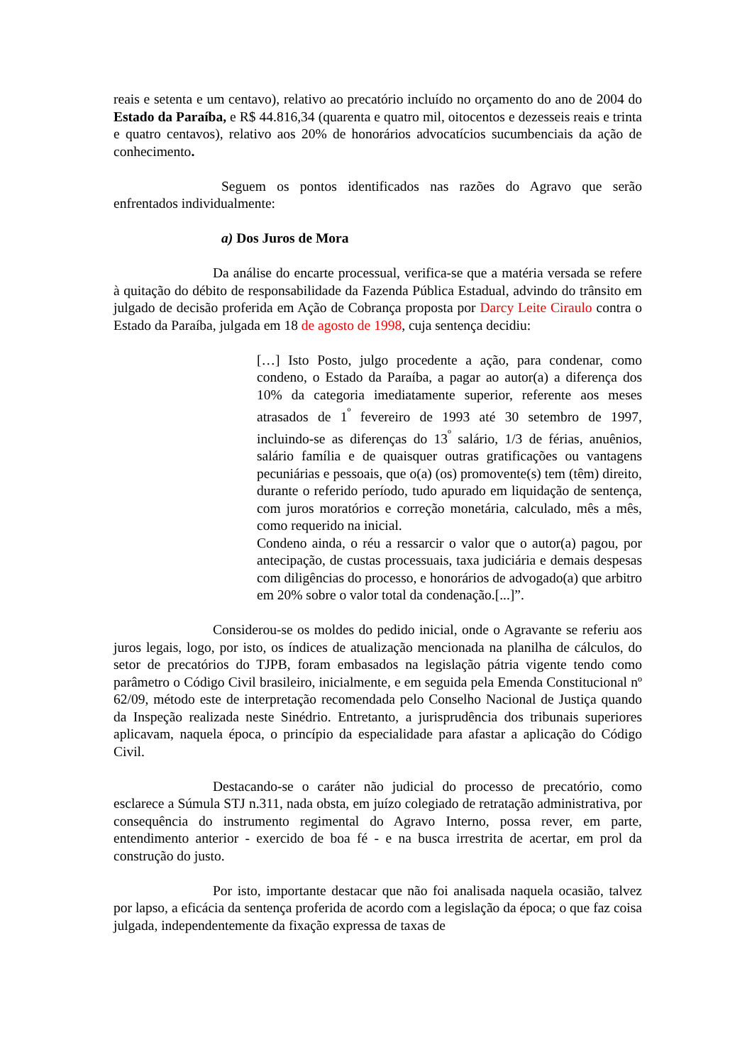reais e setenta e um centavo), relativo ao precatório incluído no orçamento do ano de 2004 do Estado da Paraíba, e R$ 44.816,34 (quarenta e quatro mil, oitocentos e dezesseis reais e trinta e quatro centavos), relativo aos 20% de honorários advocatícios sucumbenciais da ação de conhecimento.
Seguem os pontos identificados nas razões do Agravo que serão enfrentados individualmente:
a) Dos Juros de Mora
Da análise do encarte processual, verifica-se que a matéria versada se refere à quitação do débito de responsabilidade da Fazenda Pública Estadual, advindo do trânsito em julgado de decisão proferida em Ação de Cobrança proposta por Darcy Leite Ciraulo contra o Estado da Paraíba, julgada em 18 de agosto de 1998, cuja sentença decidiu:
[…] Isto Posto, julgo procedente a ação, para condenar, como condeno, o Estado da Paraíba, a pagar ao autor(a) a diferença dos 10% da categoria imediatamente superior, referente aos meses atrasados de 1<sup>º</sup> fevereiro de 1993 até 30 setembro de 1997, incluindo-se as diferenças do 13<sup>º</sup> salário, 1/3 de férias, anuênios, salário família e de quaisquer outras gratificações ou vantagens pecuniárias e pessoais, que o(a) (os) promovente(s) tem (têm) direito, durante o referido período, tudo apurado em liquidação de sentença, com juros moratórios e correção monetária, calculado, mês a mês, como requerido na inicial.
Condeno ainda, o réu a ressarcir o valor que o autor(a) pagou, por antecipação, de custas processuais, taxa judiciária e demais despesas com diligências do processo, e honorários de advogado(a) que arbitro em 20% sobre o valor total da condenação.[...]”.
Considerou-se os moldes do pedido inicial, onde o Agravante se referiu aos juros legais, logo, por isto, os índices de atualização mencionada na planilha de cálculos, do setor de precatórios do TJPB, foram embasados na legislação pátria vigente tendo como parâmetro o Código Civil brasileiro, inicialmente, e em seguida pela Emenda Constitucional nº 62/09, método este de interpretação recomendada pelo Conselho Nacional de Justiça quando da Inspeção realizada neste Sinédrio. Entretanto, a jurisprudência dos tribunais superiores aplicavam, naquela época, o princípio da especialidade para afastar a aplicação do Código Civil.
Destacando-se o caráter não judicial do processo de precatório, como esclarece a Súmula STJ n.311, nada obsta, em juízo colegiado de retratação administrativa, por consequência do instrumento regimental do Agravo Interno, possa rever, em parte, entendimento anterior - exercido de boa fé - e na busca irrestrita de acertar, em prol da construção do justo.
Por isto, importante destacar que não foi analisada naquela ocasião, talvez por lapso, a eficácia da sentença proferida de acordo com a legislação da época; o que faz coisa julgada, independentemente da fixação expressa de taxas de